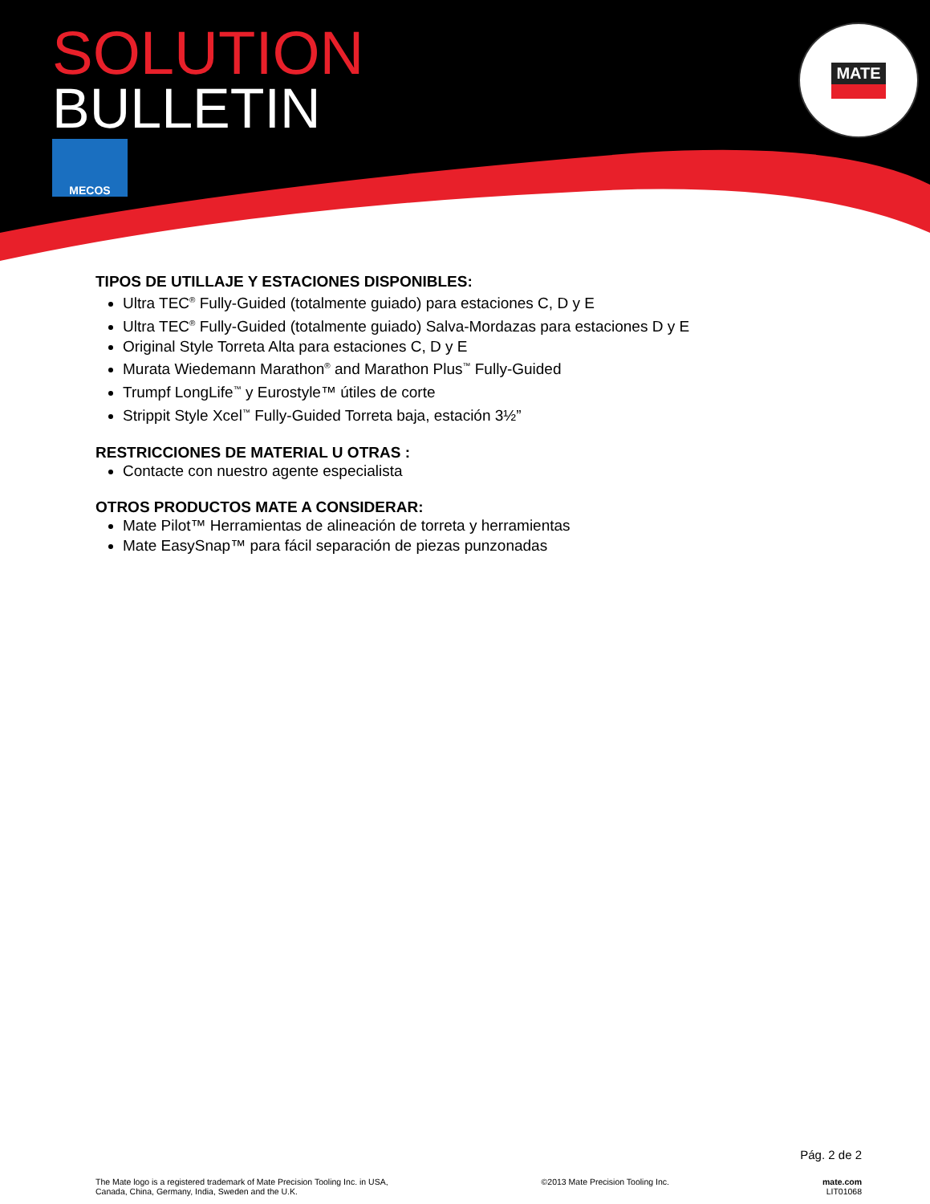SOLUTION
BULLETIN
MECOS
MATE
TIPOS DE UTILLAJE Y ESTACIONES DISPONIBLES:
Ultra TEC<sup>®</sup> Fully-Guided (totalmente guiado) para estaciones C, D y E
Ultra TEC<sup>®</sup> Fully-Guided (totalmente guiado) Salva-Mordazas para estaciones D y E
Original Style Torreta Alta para estaciones C, D y E
Murata Wiedemann Marathon<sup>®</sup> and Marathon Plus<sup>™</sup> Fully-Guided
Trumpf LongLife<sup>™</sup> y Eurostyle™ útiles de corte
Strippit Style Xcel<sup>™</sup> Fully-Guided Torreta baja, estación 3½”
RESTRICCIONES DE MATERIAL U OTRAS :
Contacte con nuestro agente especialista
OTROS PRODUCTOS MATE A CONSIDERAR:
Mate Pilot™ Herramientas de alineación de torreta y herramientas
Mate EasySnap™ para fácil separación de piezas punzonadas
Pág. 2 de 2
The Mate logo is a registered trademark of Mate Precision Tooling Inc. in USA,
Canada, China, Germany, India, Sweden and the U.K.
©2013 Mate Precision Tooling Inc.
mate.com
LIT01068